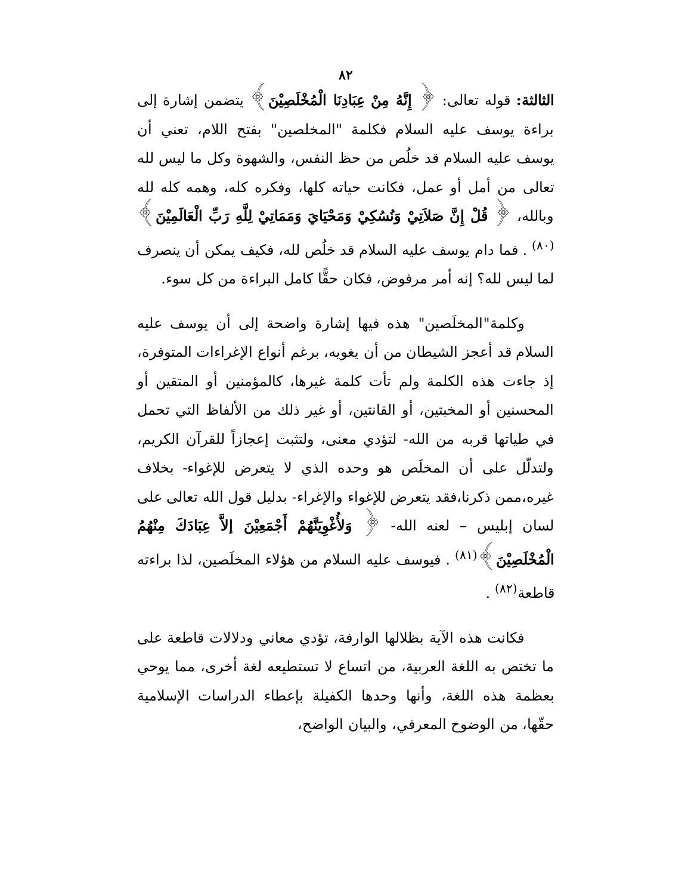٨٢
الثالثة: قوله تعالى: ﴿ إِنَّهُ مِنْ عِبَادِنَا الْمُخْلَصِيْنَ﴾ يتضمن إشارة إلى براءة يوسف عليه السلام فكلمة "المخلصين" بفتح اللام، تعني أن يوسف عليه السلام قد خلُص من حظ النفس، والشهوة وكل ما ليس لله تعالى من أمل أو عمل، فكانت حياته كلها، وفكره كله، وهمه كله لله وبالله، ﴿ قُلْ إِنَّ صَلاَتِيْ وَنُسُكِيْ وَمَحْيَايَ وَمَمَاتِيْ لِلَّهِ رَبِّ الْعَالَمِيْنَ﴾<sup>(٨٠)</sup> . فما دام يوسف عليه السلام قد خلُص لله، فكيف يمكن أن ينصرف لما ليس لله؟ إنه أمر مرفوض، فكان حقًّا كامل البراءة من كل سوء.
وكلمة"المخلَصين" هذه فيها إشارة واضحة إلى أن يوسف عليه السلام قد أعجز الشيطان من أن يغويه، برغم أنواع الإغراءات المتوفرة، إذ جاءت هذه الكلمة ولم تأت كلمة غيرها، كالمؤمنين أو المتقين أو المحسنين أو المخبتين، أو القانتين، أو غير ذلك من الألفاظ التي تحمل في طياتها قربه من الله- لتؤدي معنى، ولتثبت إعجازاً للقرآن الكريم، ولتدلّل على أن المخلَص هو وحده الذي لا يتعرض للإغواء- بخلاف غيره،ممن ذكرنا،فقد يتعرض للإغواء والإغراء- بدليل قول الله تعالى على لسان إبليس – لعنه الله- ﴿ وَلأُغْوِيَنَّهُمْ أَجْمَعِيْنَ إلاَّ عِبَادَكَ مِنْهُمُ الْمُخْلَصِيْنَ﴾<sup>(٨١)</sup> . فيوسف عليه السلام من هؤلاء المخلَصين، لذا براءته قاطعة<sup>(٨٢)</sup> .
فكانت هذه الآية بظلالها الوارفة، تؤدي معاني ودلالات قاطعة على ما تختص به اللغة العربية، من اتساع لا تستطيعه لغة أخرى، مما يوحي بعظمة هذه اللغة، وأنها وحدها الكفيلة بإعطاء الدراسات الإسلامية حقّها، من الوضوح المعرفي، والبيان الواضح،